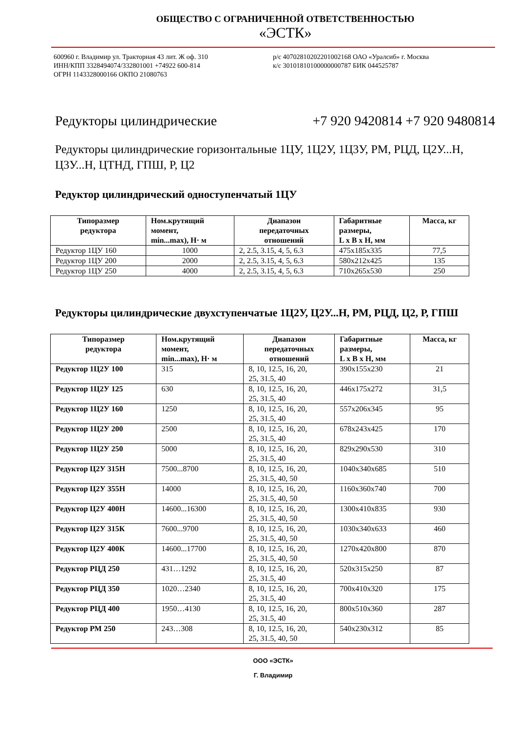ОБЩЕСТВО С ОГРАНИЧЕННОЙ ОТВЕТСТВЕННОСТЬЮ
«ЭСТК»
600960 г. Владимир ул. Тракторная 43 лит. Ж оф. 310
ИНН/КПП 3328494074/332801001 +74922 600-814
ОГРН 1143328000166 ОКПО 21080763
р/с 40702810202201002168 ОАО «Уралсиб» г. Москва
к/с 30101810100000000787 БИК 044525787
Редукторы цилиндрические +7 920 9420814 +7 920 9480814
Редукторы цилиндрические горизонтальные 1ЦУ, 1Ц2У, 1Ц3У, РМ, РЦД, Ц2У...Н, Ц3У...Н, ЦТНД, ГПШ, Р, Ц2
Редуктор цилиндрический одноступенчатый 1ЦУ
| Типоразмер редуктора | Ном.крутящий момент, min...max), Н· м | Диапазон передаточных отношений | Габаритные размеры, L x B x H, мм | Масса, кг |
| --- | --- | --- | --- | --- |
| Редуктор 1ЦУ 160 | 1000 | 2, 2.5, 3.15, 4, 5, 6.3 | 475x185x335 | 77,5 |
| Редуктор 1ЦУ 200 | 2000 | 2, 2.5, 3.15, 4, 5, 6.3 | 580x212x425 | 135 |
| Редуктор 1ЦУ 250 | 4000 | 2, 2.5, 3.15, 4, 5, 6.3 | 710x265x530 | 250 |
Редукторы цилиндрические двухступенчатые 1Ц2У, Ц2У...Н, РМ, РЦД, Ц2, Р, ГПШ
| Типоразмер редуктора | Ном.крутящий момент, min...max), Н· м | Диапазон передаточных отношений | Габаритные размеры, L x B x H, мм | Масса, кг |
| --- | --- | --- | --- | --- |
| Редуктор 1Ц2У 100 | 315 | 8, 10, 12.5, 16, 20, 25, 31.5, 40 | 390x155x230 | 21 |
| Редуктор 1Ц2У 125 | 630 | 8, 10, 12.5, 16, 20, 25, 31.5, 40 | 446x175x272 | 31,5 |
| Редуктор 1Ц2У 160 | 1250 | 8, 10, 12.5, 16, 20, 25, 31.5, 40 | 557x206x345 | 95 |
| Редуктор 1Ц2У 200 | 2500 | 8, 10, 12.5, 16, 20, 25, 31.5, 40 | 678x243x425 | 170 |
| Редуктор 1Ц2У 250 | 5000 | 8, 10, 12.5, 16, 20, 25, 31.5, 40 | 829x290x530 | 310 |
| Редуктор Ц2У 315Н | 7500...8700 | 8, 10, 12.5, 16, 20, 25, 31.5, 40, 50 | 1040x340x685 | 510 |
| Редуктор Ц2У 355Н | 14000 | 8, 10, 12.5, 16, 20, 25, 31.5, 40, 50 | 1160x360x740 | 700 |
| Редуктор Ц2У 400Н | 14600...16300 | 8, 10, 12.5, 16, 20, 25, 31.5, 40, 50 | 1300x410x835 | 930 |
| Редуктор Ц2У 315К | 7600...9700 | 8, 10, 12.5, 16, 20, 25, 31.5, 40, 50 | 1030x340x633 | 460 |
| Редуктор Ц2У 400К | 14600...17700 | 8, 10, 12.5, 16, 20, 25, 31.5, 40, 50 | 1270x420x800 | 870 |
| Редуктор РЦД 250 | 431…1292 | 8, 10, 12.5, 16, 20, 25, 31.5, 40 | 520x315x250 | 87 |
| Редуктор РЦД 350 | 1020…2340 | 8, 10, 12.5, 16, 20, 25, 31.5, 40 | 700x410x320 | 175 |
| Редуктор РЦД 400 | 1950…4130 | 8, 10, 12.5, 16, 20, 25, 31.5, 40 | 800x510x360 | 287 |
| Редуктор РМ 250 | 243…308 | 8, 10, 12.5, 16, 20, 25, 31.5, 40, 50 | 540x230x312 | 85 |
ООО «ЭСТК»
Г. Владимир